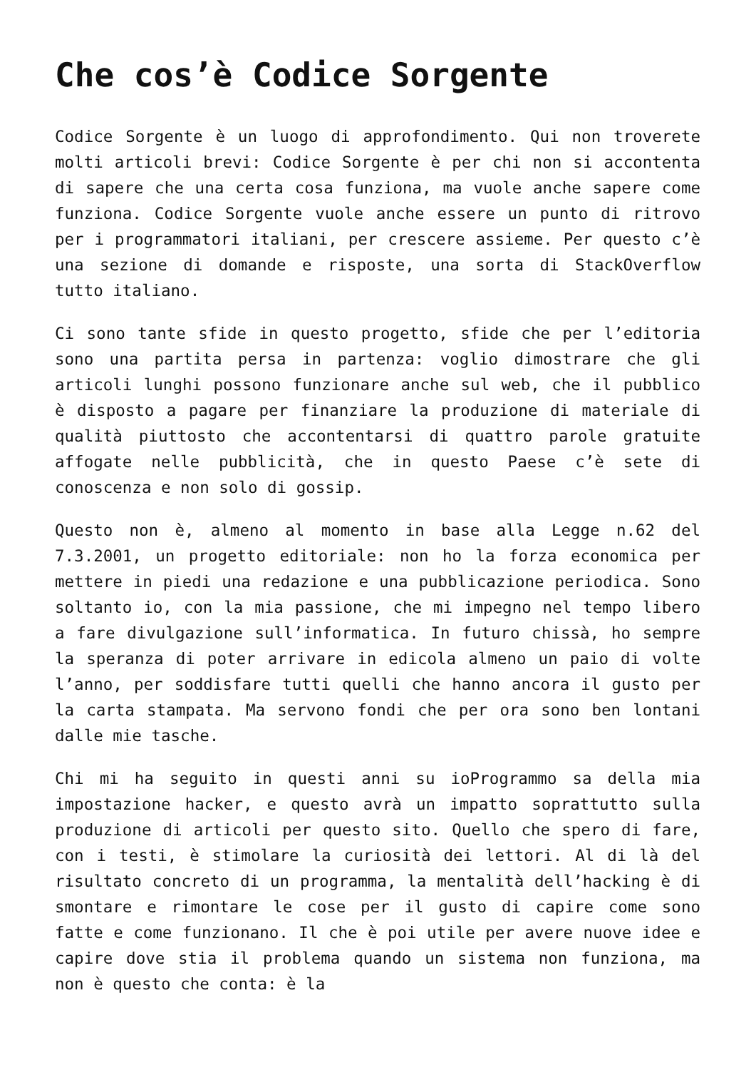Che cos’è Codice Sorgente
Codice Sorgente è un luogo di approfondimento. Qui non troverete molti articoli brevi: Codice Sorgente è per chi non si accontenta di sapere che una certa cosa funziona, ma vuole anche sapere come funziona. Codice Sorgente vuole anche essere un punto di ritrovo per i programmatori italiani, per crescere assieme. Per questo c’è una sezione di domande e risposte, una sorta di StackOverflow tutto italiano.
Ci sono tante sfide in questo progetto, sfide che per l’editoria sono una partita persa in partenza: voglio dimostrare che gli articoli lunghi possono funzionare anche sul web, che il pubblico è disposto a pagare per finanziare la produzione di materiale di qualità piuttosto che accontentarsi di quattro parole gratuite affogate nelle pubblicità, che in questo Paese c’è sete di conoscenza e non solo di gossip.
Questo non è, almeno al momento in base alla Legge n.62 del 7.3.2001, un progetto editoriale: non ho la forza economica per mettere in piedi una redazione e una pubblicazione periodica. Sono soltanto io, con la mia passione, che mi impegno nel tempo libero a fare divulgazione sull’informatica. In futuro chissà, ho sempre la speranza di poter arrivare in edicola almeno un paio di volte l’anno, per soddisfare tutti quelli che hanno ancora il gusto per la carta stampata. Ma servono fondi che per ora sono ben lontani dalle mie tasche.
Chi mi ha seguito in questi anni su ioProgrammo sa della mia impostazione hacker, e questo avrà un impatto soprattutto sulla produzione di articoli per questo sito. Quello che spero di fare, con i testi, è stimolare la curiosità dei lettori. Al di là del risultato concreto di un programma, la mentalità dell’hacking è di smontare e rimontare le cose per il gusto di capire come sono fatte e come funzionano. Il che è poi utile per avere nuove idee e capire dove stia il problema quando un sistema non funziona, ma non è questo che conta: è la